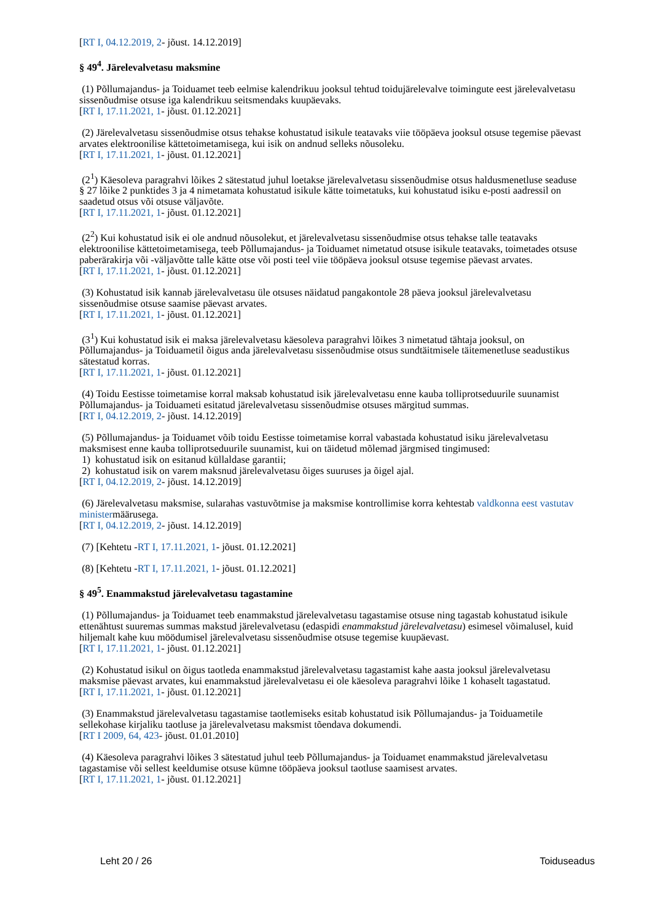[RT I, 04.12.2019, 2- jõust. 14.12.2019]
§ 49<sup>4</sup>. Järelevalvetasu maksmine
(1) Põllumajandus- ja Toiduamet teeb eelmise kalendrikuu jooksul tehtud toidujärelevalve toimingute eest järelevalvetasu sissenõudmise otsuse iga kalendrikuu seitsmendaks kuupäevaks.
[RT I, 17.11.2021, 1- jõust. 01.12.2021]
(2) Järelevalvetasu sissenõudmise otsus tehakse kohustatud isikule teatavaks viie tööpäeva jooksul otsuse tegemise päevast arvates elektroonilise kättetoimetamisega, kui isik on andnud selleks nõusoleku.
[RT I, 17.11.2021, 1- jõust. 01.12.2021]
(2<sup>1</sup>) Käesoleva paragrahvi lõikes 2 sätestatud juhul loetakse järelevalvetasu sissenõudmise otsus haldusmenetluse seaduse § 27 lõike 2 punktides 3 ja 4 nimetamata kohustatud isikule kätte toimetatuks, kui kohustatud isiku e-posti aadressil on saadetud otsus või otsuse väljavõte.
[RT I, 17.11.2021, 1- jõust. 01.12.2021]
(2<sup>2</sup>) Kui kohustatud isik ei ole andnud nõusolekut, et järelevalvetasu sissenõudmise otsus tehakse talle teatavaks elektroonilise kättetoimetamisega, teeb Põllumajandus- ja Toiduamet nimetatud otsuse isikule teatavaks, toimetades otsuse paberärakirja või -väljavõtte talle kätte otse või posti teel viie tööpäeva jooksul otsuse tegemise päevast arvates.
[RT I, 17.11.2021, 1- jõust. 01.12.2021]
(3) Kohustatud isik kannab järelevalvetasu üle otsuses näidatud pangakontole 28 päeva jooksul järelevalvetasu sissenõudmise otsuse saamise päevast arvates.
[RT I, 17.11.2021, 1- jõust. 01.12.2021]
(3<sup>1</sup>) Kui kohustatud isik ei maksa järelevalvetasu käesoleva paragrahvi lõikes 3 nimetatud tähtaja jooksul, on Põllumajandus- ja Toiduametil õigus anda järelevalvetasu sissenõudmise otsus sundtäitmisele täitemenetluse seadustikus sätestatud korras.
[RT I, 17.11.2021, 1- jõust. 01.12.2021]
(4) Toidu Eestisse toimetamise korral maksab kohustatud isik järelevalvetasu enne kauba tolliprotseduurile suunamist Põllumajandus- ja Toiduameti esitatud järelevalvetasu sissenõudmise otsuses märgitud summas.
[RT I, 04.12.2019, 2- jõust. 14.12.2019]
(5) Põllumajandus- ja Toiduamet võib toidu Eestisse toimetamise korral vabastada kohustatud isiku järelevalvetasu maksmisest enne kauba tolliprotseduurile suunamist, kui on täidetud mõlemad järgmised tingimused:
1) kohustatud isik on esitanud küllaldase garantii;
2) kohustatud isik on varem maksnud järelevalvetasu õiges suuruses ja õigel ajal.
[RT I, 04.12.2019, 2- jõust. 14.12.2019]
(6) Järelevalvetasu maksmise, sularahas vastuvõtmise ja maksmise kontrollimise korra kehtestab valdkonna eest vastutav ministermäärusega.
[RT I, 04.12.2019, 2- jõust. 14.12.2019]
(7) [Kehtetu -RT I, 17.11.2021, 1- jõust. 01.12.2021]
(8) [Kehtetu -RT I, 17.11.2021, 1- jõust. 01.12.2021]
§ 49<sup>5</sup>. Enammakstud järelevalvetasu tagastamine
(1) Põllumajandus- ja Toiduamet teeb enammakstud järelevalvetasu tagastamise otsuse ning tagastab kohustatud isikule ettenähtust suuremas summas makstud järelevalvetasu (edaspidi enammakstud järelevalvetasu) esimesel võimalusel, kuid hiljemalt kahe kuu möödumisel järelevalvetasu sissenõudmise otsuse tegemise kuupäevast.
[RT I, 17.11.2021, 1- jõust. 01.12.2021]
(2) Kohustatud isikul on õigus taotleda enammakstud järelevalvetasu tagastamist kahe aasta jooksul järelevalvetasu maksmise päevast arvates, kui enammakstud järelevalvetasu ei ole käesoleva paragrahvi lõike 1 kohaselt tagastatud.
[RT I, 17.11.2021, 1- jõust. 01.12.2021]
(3) Enammakstud järelevalvetasu tagastamise taotlemiseks esitab kohustatud isik Põllumajandus- ja Toiduametile sellekohase kirjaliku taotluse ja järelevalvetasu maksmist tõendava dokumendi.
[RT I 2009, 64, 423- jõust. 01.01.2010]
(4) Käesoleva paragrahvi lõikes 3 sätestatud juhul teeb Põllumajandus- ja Toiduamet enammakstud järelevalvetasu tagastamise või sellest keeldumise otsuse kümne tööpäeva jooksul taotluse saamisest arvates.
[RT I, 17.11.2021, 1- jõust. 01.12.2021]
Leht 20 / 26 Toiduseadus